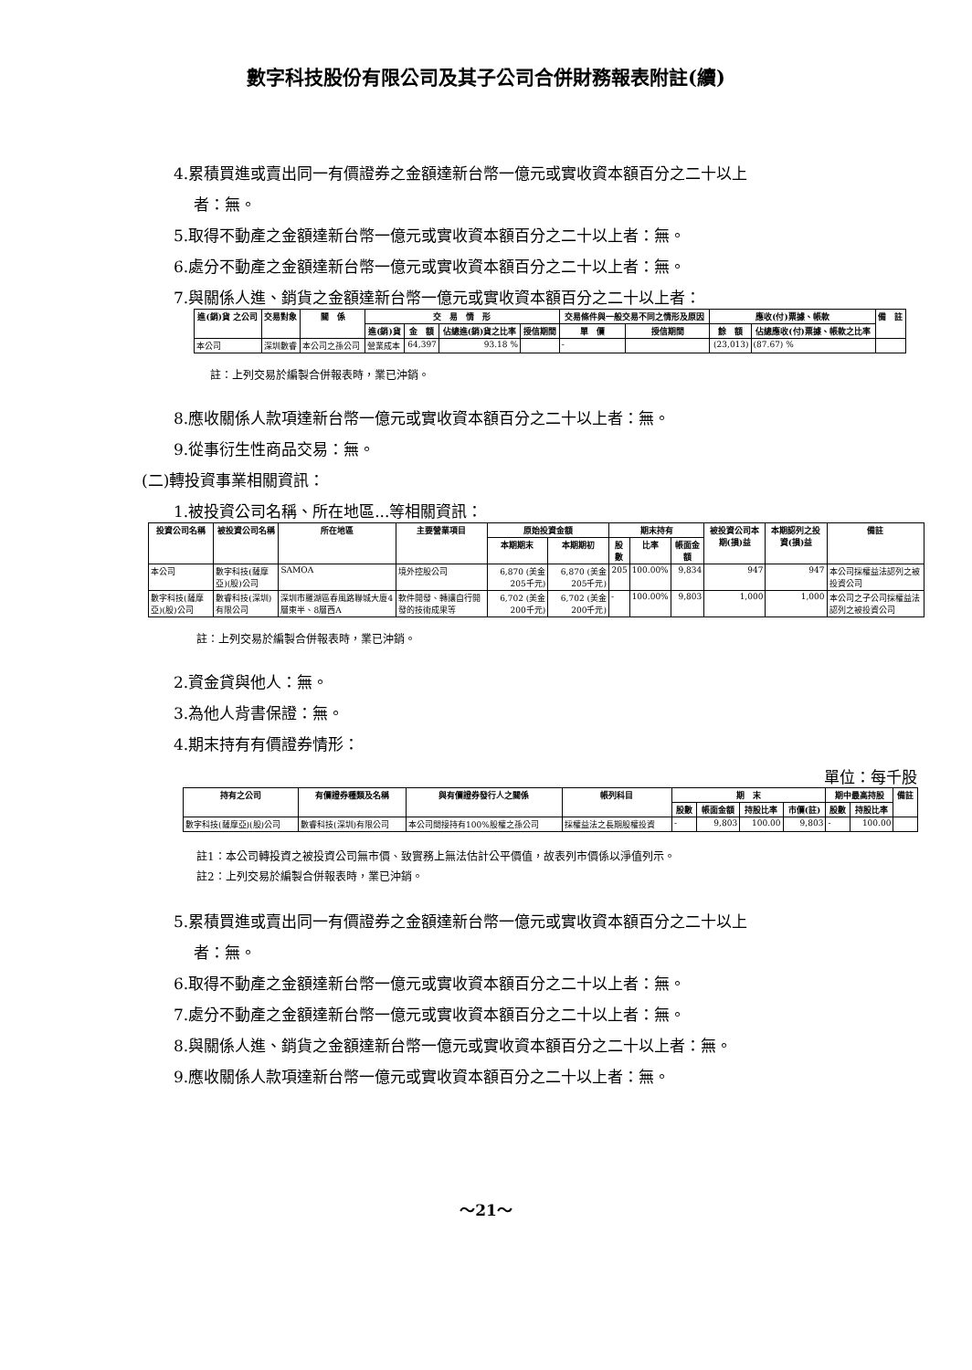數字科技股份有限公司及其子公司合併財務報表附註(續)
4.累積買進或賣出同一有價證券之金額達新台幣一億元或實收資本額百分之二十以上
者：無。
5.取得不動產之金額達新台幣一億元或實收資本額百分之二十以上者：無。
6.處分不動產之金額達新台幣一億元或實收資本額百分之二十以上者：無。
7.與關係人進、銷貨之金額達新台幣一億元或實收資本額百分之二十以上者：
| 進(銷)貨 之公司 | 交易對象 | 關 係 | 交 易 情 形 | | | | 交易條件與一般交易不同之情形及原因 | | 應收(付)票據、帳款 | | 備 註 |
| --- | --- | --- | --- | --- | --- | --- | --- | --- | --- | --- | --- |
| | | | 進(銷)貨 | 金 額 | 佔總進(銷)貨之比率 | 授信期間 | 單 價 | 授信期間 | 餘 額 | 佔總應收(付)票據、帳款之比率 | |
| 本公司 | 深圳數睿 | 本公司之孫公司 | 營業成本 | 64,397 | 93.18 % | | - | | (23,013) | (87.67) % | |
註：上列交易於編製合併報表時，業已沖銷。
8.應收關係人款項達新台幣一億元或實收資本額百分之二十以上者：無。
9.從事衍生性商品交易：無。
(二)轉投資事業相關資訊：
1.被投資公司名稱、所在地區...等相關資訊：
| 投資公司名稱 | 被投資公司名稱 | 所在地區 | 主要營業項目 | 原始投資金額 | | 期末持有 | | | 被投資公司本期(損)益 | 本期認列之投資(損)益 | 備註 |
| --- | --- | --- | --- | --- | --- | --- | --- | --- | --- | --- | --- |
| | | | | 本期期末 | 本期期初 | 股數 | 比率 | 帳面金額 | | | |
| 本公司 | 數字科技(薩摩亞)(股)公司 | SAMOA | 境外控股公司 | 6,870 (美金205千元) | 6,870 (美金205千元) | 205 | 100.00% | 9,834 | 947 | 947 | 本公司採權益法認列之被投資公司 |
| 數字科技(薩摩亞)(股)公司 | 數睿科技(深圳)有限公司 | 深圳市羅湖區春風路聯城大廈4層東半、8層西A | 軟件開發、轉讓自行開發的技術成果等 | 6,702 (美金200千元) | 6,702 (美金200千元) | - | 100.00% | 9,803 | 1,000 | 1,000 | 本公司之子公司採權益法認列之被投資公司 |
註：上列交易於編製合併報表時，業已沖銷。
2.資金貸與他人：無。
3.為他人背書保證：無。
4.期末持有有價證券情形：
單位：每千股
| 持有之公司 | 有價證券種類及名稱 | 與有價證券發行人之關係 | 帳列科目 | 期 末 | | | | 期中最高持股 | | 備註 |
| --- | --- | --- | --- | --- | --- | --- | --- | --- | --- | --- |
| | | | | 股數 | 帳面金額 | 持股比率 | 市價(註) | 股數 | 持股比率 | |
| 數字科技(薩摩亞)(股)公司 | 數睿科技(深圳)有限公司 | 本公司間接持有100%股權之孫公司 | 採權益法之長期股權投資 | - | 9,803 | 100.00 | 9,803 | - | 100.00 | |
註1：本公司轉投資之被投資公司無市價、致實務上無法估計公平價值，故表列市價係以淨值列示。
註2：上列交易於編製合併報表時，業已沖銷。
5.累積買進或賣出同一有價證券之金額達新台幣一億元或實收資本額百分之二十以上
者：無。
6.取得不動產之金額達新台幣一億元或實收資本額百分之二十以上者：無。
7.處分不動產之金額達新台幣一億元或實收資本額百分之二十以上者：無。
8.與關係人進、銷貨之金額達新台幣一億元或實收資本額百分之二十以上者：無。
9.應收關係人款項達新台幣一億元或實收資本額百分之二十以上者：無。
～21～